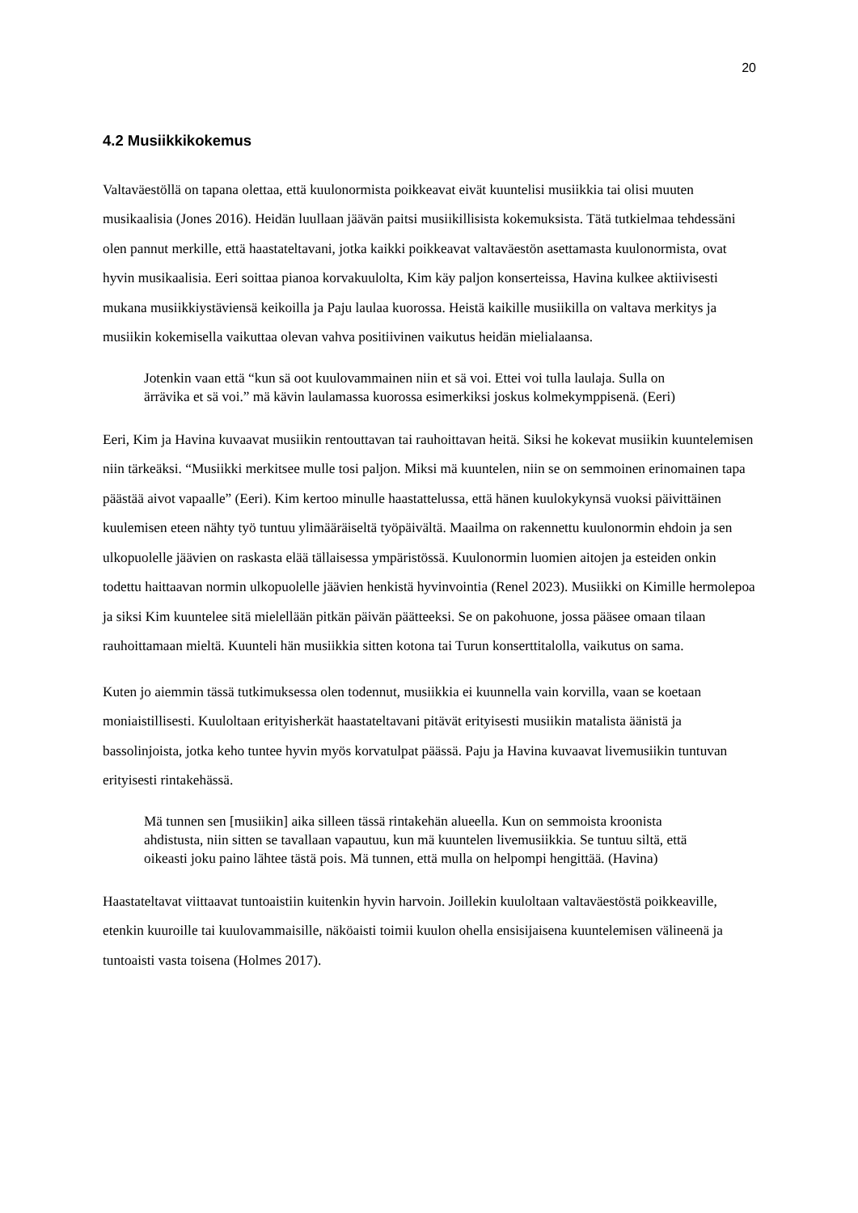20
4.2 Musiikkikokemus
Valtaväestöllä on tapana olettaa, että kuulonormista poikkeavat eivät kuuntelisi musiikkia tai olisi muuten musikaalisia (Jones 2016). Heidän luullaan jäävän paitsi musiikillisista kokemuksista. Tätä tutkielmaa tehdessäni olen pannut merkille, että haastateltavani, jotka kaikki poikkeavat valtaväestön asettamasta kuulonormista, ovat hyvin musikaalisia. Eeri soittaa pianoa korvakuulolta, Kim käy paljon konserteissa, Havina kulkee aktiivisesti mukana musiikkiystäviensä keikoilla ja Paju laulaa kuorossa. Heistä kaikille musiikilla on valtava merkitys ja musiikin kokemisella vaikuttaa olevan vahva positiivinen vaikutus heidän mielialaansa.
Jotenkin vaan että “kun sä oot kuulovammainen niin et sä voi. Ettei voi tulla laulaja. Sulla on ärrävika et sä voi.” mä kävin laulamassa kuorossa esimerkiksi joskus kolmekymppisenä. (Eeri)
Eeri, Kim ja Havina kuvaavat musiikin rentouttavan tai rauhoittavan heitä. Siksi he kokevat musiikin kuuntelemisen niin tärkeäksi. “Musiikki merkitsee mulle tosi paljon. Miksi mä kuuntelen, niin se on semmoinen erinomainen tapa päästää aivot vapaalle” (Eeri). Kim kertoo minulle haastattelussa, että hänen kuulokykynsä vuoksi päivittäinen kuulemisen eteen nähty työ tuntuu ylimääräiseltä työpäivältä. Maailma on rakennettu kuulonormin ehdoin ja sen ulkopuolelle jäävien on raskasta elää tällaisessa ympäristössä. Kuulonormin luomien aitojen ja esteiden onkin todettu haittaavan normin ulkopuolelle jäävien henkistä hyvinvointia (Renel 2023). Musiikki on Kimille hermolepoa ja siksi Kim kuuntelee sitä mielellään pitkän päivän päätteeksi. Se on pakohuone, jossa pääsee omaan tilaan rauhoittamaan mieltä. Kuunteli hän musiikkia sitten kotona tai Turun konserttitalolla, vaikutus on sama.
Kuten jo aiemmin tässä tutkimuksessa olen todennut, musiikkia ei kuunnella vain korvilla, vaan se koetaan moniaistillisesti. Kuuloltaan erityisherkät haastateltavani pitävät erityisesti musiikin matalista äänistä ja bassolinjoista, jotka keho tuntee hyvin myös korvatulpat päässä. Paju ja Havina kuvaavat livemusiikin tuntuvan erityisesti rintakehässä.
Mä tunnen sen [musiikin] aika silleen tässä rintakehän alueella. Kun on semmoista kroonista ahdistusta, niin sitten se tavallaan vapautuu, kun mä kuuntelen livemusiikkia. Se tuntuu siltä, että oikeasti joku paino lähtee tästä pois. Mä tunnen, että mulla on helpompi hengittää. (Havina)
Haastateltavat viittaavat tuntoaistiin kuitenkin hyvin harvoin. Joillekin kuuloltaan valtaväestöstä poikkeaville, etenkin kuuroille tai kuulovammaisille, näköaisti toimii kuulon ohella ensisijaisena kuuntelemisen välineenä ja tuntoaisti vasta toisena (Holmes 2017).